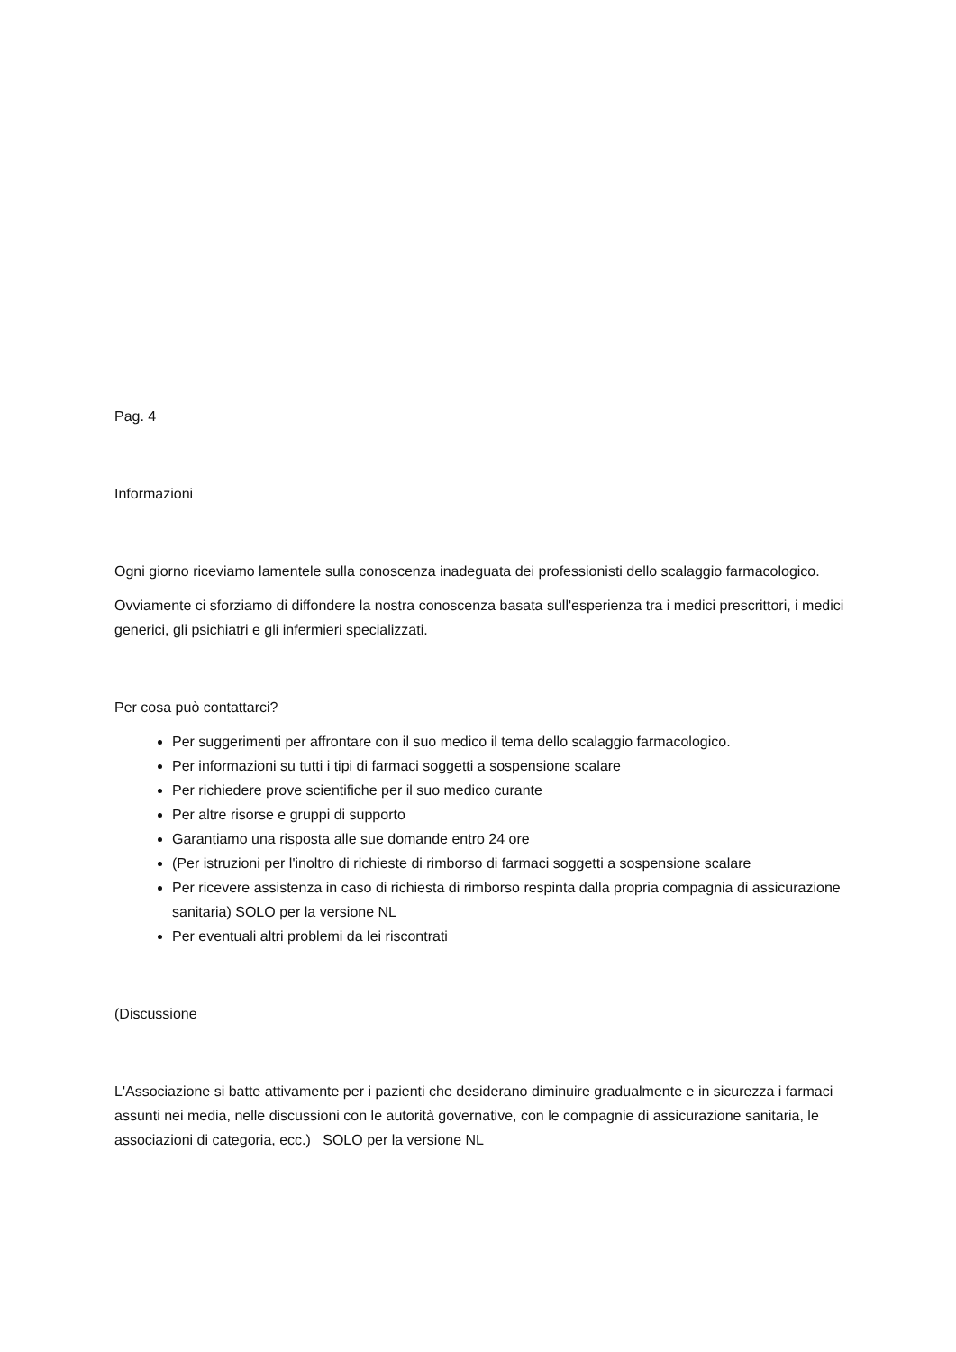Pag. 4
Informazioni
Ogni giorno riceviamo lamentele sulla conoscenza inadeguata dei professionisti dello scalaggio farmacologico.
Ovviamente ci sforziamo di diffondere la nostra conoscenza basata sull'esperienza tra i medici prescrittori, i medici generici, gli psichiatri e gli infermieri specializzati.
Per cosa può contattarci?
Per suggerimenti per affrontare con il suo medico il tema dello scalaggio farmacologico.
Per informazioni su tutti i tipi di farmaci soggetti a sospensione scalare
Per richiedere prove scientifiche per il suo medico curante
Per altre risorse e gruppi di supporto
Garantiamo una risposta alle sue domande entro 24 ore
(Per istruzioni per l'inoltro di richieste di rimborso di farmaci soggetti a sospensione scalare
Per ricevere assistenza in caso di richiesta di rimborso respinta dalla propria compagnia di assicurazione sanitaria) SOLO per la versione NL
Per eventuali altri problemi da lei riscontrati
(Discussione
L'Associazione si batte attivamente per i pazienti che desiderano diminuire gradualmente e in sicurezza i farmaci assunti nei media, nelle discussioni con le autorità governative, con le compagnie di assicurazione sanitaria, le associazioni di categoria, ecc.) SOLO per la versione NL